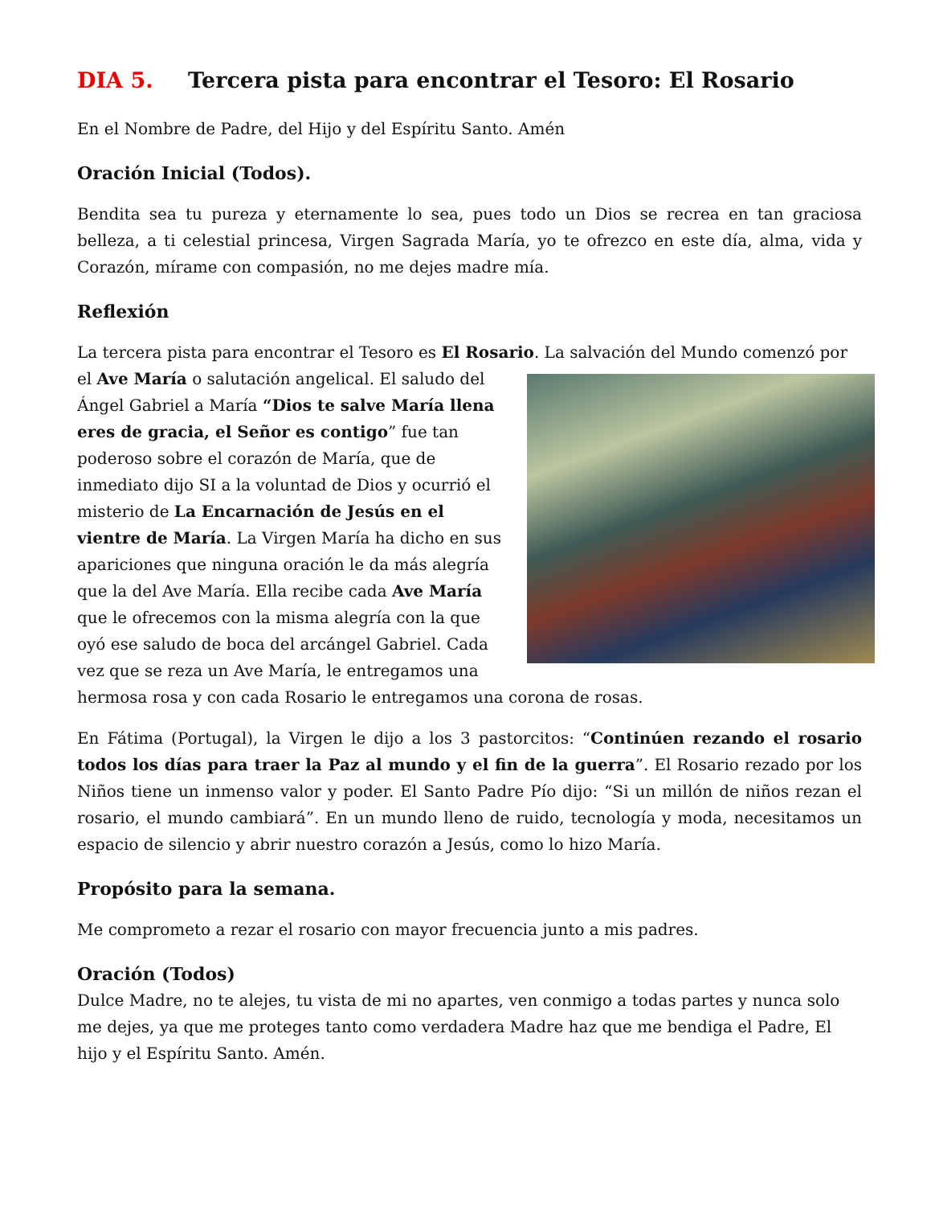DIA 5. Tercera pista para encontrar el Tesoro: El Rosario
En el Nombre de Padre, del Hijo y del Espíritu Santo. Amén
Oración Inicial (Todos).
Bendita sea tu pureza y eternamente lo sea, pues todo un Dios se recrea en tan graciosa belleza, a ti celestial princesa, Virgen Sagrada María, yo te ofrezco en este día, alma, vida y Corazón, mírame con compasión, no me dejes madre mía.
Reflexión
La tercera pista para encontrar el Tesoro es El Rosario. La salvación del Mundo comenzó por el Ave María o salutación angelical. El saludo del Ángel Gabriel a María “Dios te salve María llena eres de gracia, el Señor es contigo” fue tan poderoso sobre el corazón de María, que de inmediato dijo SI a la voluntad de Dios y ocurrió el misterio de La Encarnación de Jesús en el vientre de María. La Virgen María ha dicho en sus apariciones que ninguna oración le da más alegría que la del Ave María. Ella recibe cada Ave María que le ofrecemos con la misma alegría con la que oyó ese saludo de boca del arcángel Gabriel. Cada vez que se reza un Ave María, le entregamos una hermosa rosa y con cada Rosario le entregamos una corona de rosas.
En Fátima (Portugal), la Virgen le dijo a los 3 pastorcitos: “Continúen rezando el rosario todos los días para traer la Paz al mundo y el fin de la guerra”. El Rosario rezado por los Niños tiene un inmenso valor y poder. El Santo Padre Pío dijo: “Si un millón de niños rezan el rosario, el mundo cambiará”. En un mundo lleno de ruido, tecnología y moda, necesitamos un espacio de silencio y abrir nuestro corazón a Jesús, como lo hizo María.
Propósito para la semana.
Me comprometo a rezar el rosario con mayor frecuencia junto a mis padres.
Oración (Todos)
Dulce Madre, no te alejes, tu vista de mi no apartes, ven conmigo a todas partes y nunca solo me dejes, ya que me proteges tanto como verdadera Madre haz que me bendiga el Padre, El hijo y el Espíritu Santo. Amén.